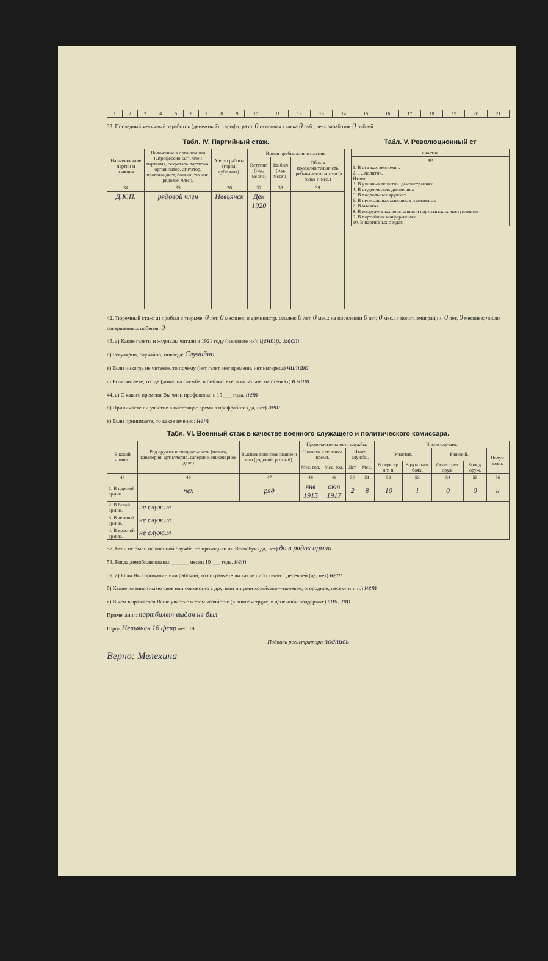| 1 | 2 | 3 | 4 | 5 | 6 | 7 | 8 | 9 | 10 | 11 | 12 | 13 | 14 | 15 | 16 | 17 | 18 | 19 | 20 | 21 |
33. Последний месячный заработок (денежный): тарифн. разр. 0 основная ставка 0 руб.; весь заработок 0 рублей.
Табл. IV. Партийный стаж.
| Наименование партии и фракция. | Положение в организации („профессионал“, член парткома, секретарь парткома, организатор, агитатор, пропагандист, боевик, техник, рядовой член). | Место работы (город, губерния). | Время пребывания в партии. | | |
| --- | --- | --- | --- | --- | --- |
| | | | Вступил (год, месяц) | Выбыл (год, месяц) | Общая продолжительность пребывания в партии (в годах и мес.) |
| 34 | 35 | 36 | 37 | 38 | 39 |
| Д.К.П. | рядовой член | Невьянск | Дек 1920 | | |
Табл. V. Революционный ст
| Участие. |
| --- |
| 40 |
| 1. В стачках экономич. 2. „ „ политич. Итого 3. В уличных политич. демонстрациях 4. В студенческих движениях 5. В подпольных кружках 6. В нелегальных массовках и митингах 7. В маевках 8. В вооруженных восстаниях и партизанских выступлениях 9. В партийных конференциях 10. В партийных с'ездах |
42. Тюремный стаж: а) пробыл в тюрьме: 0 лет, 0 месяцев; в администр. ссылке: 0 лет, 0 мес.; на поселении 0 лет, 0 мес.; в полит. эмиграции: 0 лет, 0 месяцев; число совершенных побегов: 0
43. а) Какие газеты и журналы читали в 1921 году (назовите их): центр. мест
б) Регулярно, случайно, никогда: Случайно
в) Если никогда не читаете, то почему (нет газет, нет времени, нет интереса) читаю
г) Если читаете, то где (дома, на службе, в библиотеке, в читальне, на стенках) в чит
44. а) С какого времени Вы член профсоюза: с 19 ___ года. нет
б) Принимаете ли участие в настоящее время в профработе (да, нет) нет
в) Если принимаете, то какое именно: нет
Табл. VI. Военный стаж в качестве военного служащего и политического комиссара.
| В какой армии. | Род оружия и специальность (пехота, кавалерия, артиллерия, саперное, инженерное дело) | Высшее воинское звание и чин (рядовой, ротный). | Продолжительность службы. | | | | Число случаев. | | | | |
| --- | --- | --- | --- | --- | --- | --- | --- | --- | --- | --- | --- |
| | | | С какого и по какое время. | | Итого службы. | | Участия. | | Ранений. | | Получ. воен. |
| | | | Мес. год. | Мес. год. | Лет. | Мес. | В перестр. и т. п. | В рукопаш. боях. | Огнестрел. оруж. | Холод. оруж. | |
| 45 | 46 | 47 | 48 | 49 | 50 | 51 | 52 | 53 | 54 | 55 | 56 |
| 1. В царской армии | пех | ряд | янв 1915 | окт 1917 | 2 | 8 | 10 | 1 | 0 | 0 | н |
| 2. В белой армии. | не служил | | | | | | | | | | |
| 3. В зеленой армии. | не служил | | | | | | | | | | |
| 4. В красной армии. | не служил | | | | | | | | | | |
57. Если не были на военной службе, то проходили ли Всевобуч (да, нет) до в рядах армии
58. Когда демобилизованы: ______ месяц 19 ___ года. нет
59. а) Если Вы горожанин или рабочий, то сохраняете ли какие либо связи с деревней (да, нет) нет
б) Какие именно (имею свое или совместно с другими лицами хозяйство—полевое, огородное, пасеку и т. п.) нет
в) В чем выражается Ваше участие в этом хозяйстве (в личном труде, в денежной поддержке) лич. тр
Примечания: партбилет выдан не был
Город Невьянск 16 февр мес. 19
Подпись регистратора подпись
Верно: Мелехина